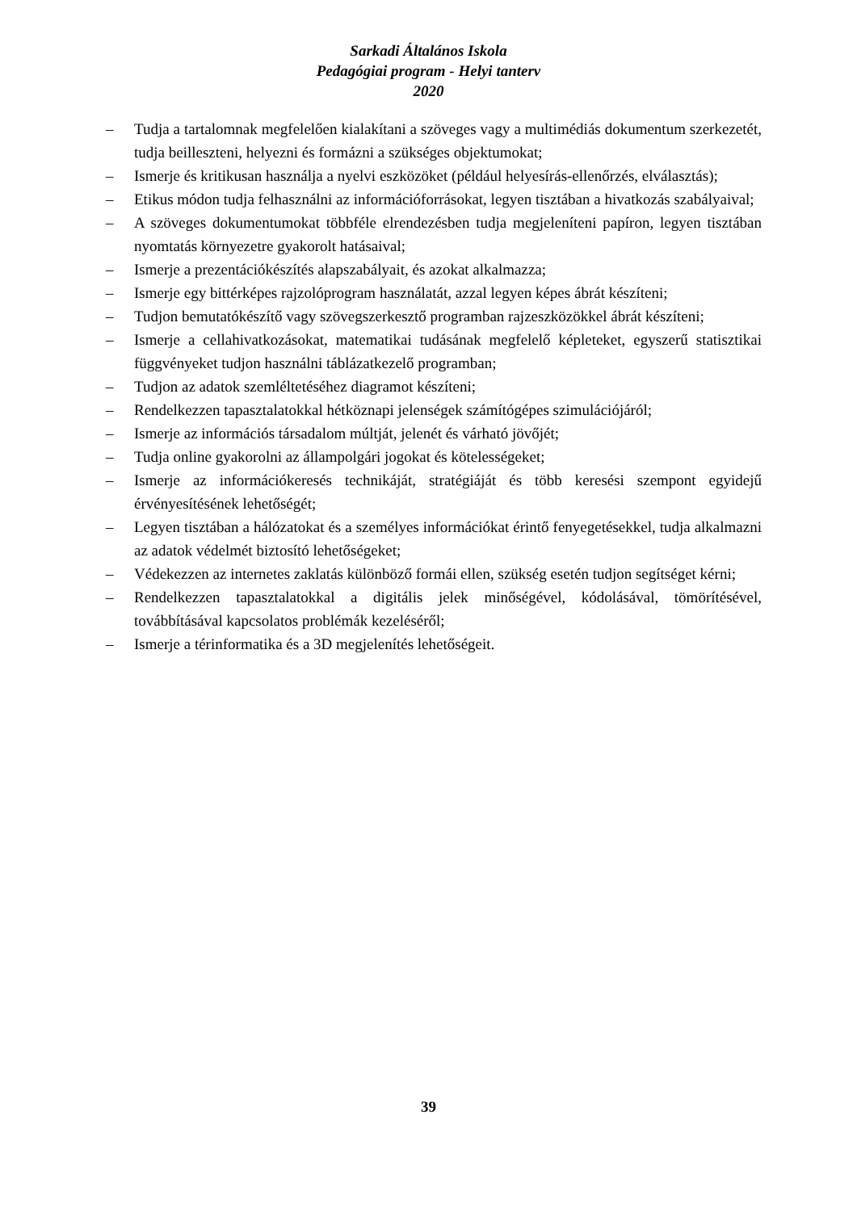Sarkadi Általános Iskola
Pedagógiai program - Helyi tanterv
2020
– Tudja a tartalomnak megfelelően kialakítani a szöveges vagy a multimédiás dokumentum szerkezetét, tudja beilleszteni, helyezni és formázni a szükséges objektumokat;
– Ismerje és kritikusan használja a nyelvi eszközöket (például helyesírás-ellenőrzés, elválasztás);
– Etikus módon tudja felhasználni az információforrásokat, legyen tisztában a hivatkozás szabályaival;
– A szöveges dokumentumokat többféle elrendezésben tudja megjeleníteni papíron, legyen tisztában nyomtatás környezetre gyakorolt hatásaival;
– Ismerje a prezentációkészítés alapszabályait, és azokat alkalmazza;
– Ismerje egy bittérképes rajzolóprogram használatát, azzal legyen képes ábrát készíteni;
– Tudjon bemutatókészítő vagy szövegszerkesztő programban rajzeszközökkel ábrát készíteni;
– Ismerje a cellahivatkozásokat, matematikai tudásának megfelelő képleteket, egyszerű statisztikai függvényeket tudjon használni táblázatkezelő programban;
– Tudjon az adatok szemléltetéséhez diagramot készíteni;
– Rendelkezzen tapasztalatokkal hétköznapi jelenségek számítógépes szimulációjáról;
– Ismerje az információs társadalom múltját, jelenét és várható jövőjét;
– Tudja online gyakorolni az állampolgári jogokat és kötelességeket;
– Ismerje az információkeresés technikáját, stratégiáját és több keresési szempont egyidejű érvényesítésének lehetőségét;
– Legyen tisztában a hálózatokat és a személyes információkat érintő fenyegetésekkel, tudja alkalmazni az adatok védelmét biztosító lehetőségeket;
– Védekezzen az internetes zaklatás különböző formái ellen, szükség esetén tudjon segítséget kérni;
– Rendelkezzen tapasztalatokkal a digitális jelek minőségével, kódolásával, tömörítésével, továbbításával kapcsolatos problémák kezeléséről;
– Ismerje a térinformatika és a 3D megjelenítés lehetőségeit.
39